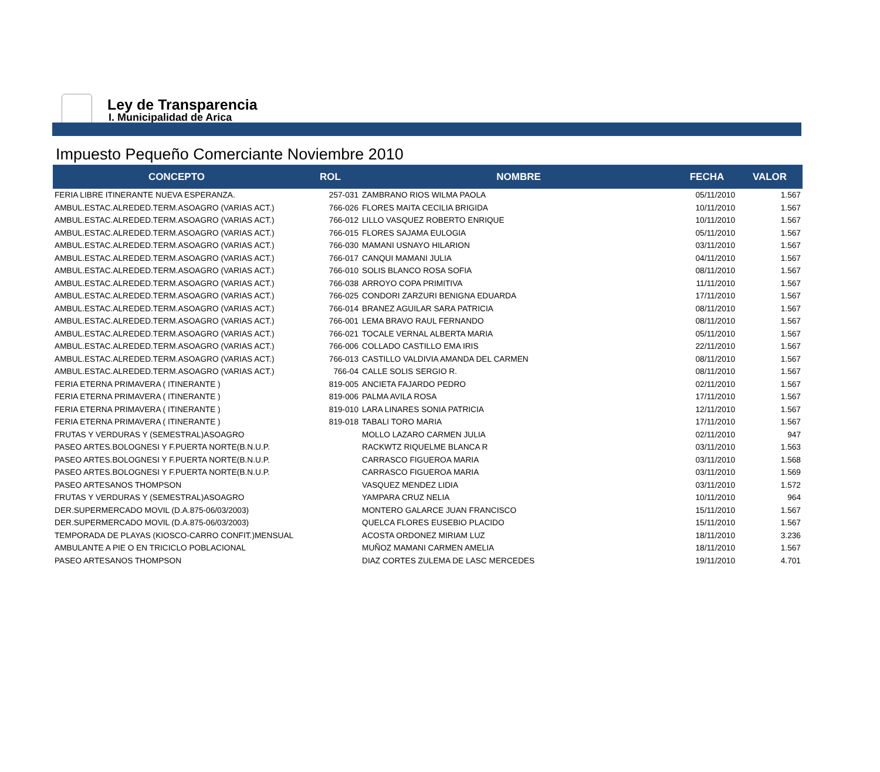Ley de Transparencia
I. Municipalidad de Arica
Impuesto Pequeño Comerciante Noviembre 2010
| CONCEPTO | ROL | NOMBRE | FECHA | VALOR |
| --- | --- | --- | --- | --- |
| FERIA LIBRE ITINERANTE NUEVA ESPERANZA. | 257-031 | ZAMBRANO RIOS WILMA PAOLA | 05/11/2010 | 1.567 |
| AMBUL.ESTAC.ALREDED.TERM.ASOAGRO (VARIAS ACT.) | 766-026 | FLORES MAITA CECILIA BRIGIDA | 10/11/2010 | 1.567 |
| AMBUL.ESTAC.ALREDED.TERM.ASOAGRO (VARIAS ACT.) | 766-012 | LILLO VASQUEZ ROBERTO ENRIQUE | 10/11/2010 | 1.567 |
| AMBUL.ESTAC.ALREDED.TERM.ASOAGRO (VARIAS ACT.) | 766-015 | FLORES SAJAMA EULOGIA | 05/11/2010 | 1.567 |
| AMBUL.ESTAC.ALREDED.TERM.ASOAGRO (VARIAS ACT.) | 766-030 | MAMANI USNAYO HILARION | 03/11/2010 | 1.567 |
| AMBUL.ESTAC.ALREDED.TERM.ASOAGRO (VARIAS ACT.) | 766-017 | CANQUI MAMANI JULIA | 04/11/2010 | 1.567 |
| AMBUL.ESTAC.ALREDED.TERM.ASOAGRO (VARIAS ACT.) | 766-010 | SOLIS BLANCO ROSA SOFIA | 08/11/2010 | 1.567 |
| AMBUL.ESTAC.ALREDED.TERM.ASOAGRO (VARIAS ACT.) | 766-038 | ARROYO COPA PRIMITIVA | 11/11/2010 | 1.567 |
| AMBUL.ESTAC.ALREDED.TERM.ASOAGRO (VARIAS ACT.) | 766-025 | CONDORI ZARZURI BENIGNA EDUARDA | 17/11/2010 | 1.567 |
| AMBUL.ESTAC.ALREDED.TERM.ASOAGRO (VARIAS ACT.) | 766-014 | BRANEZ AGUILAR SARA PATRICIA | 08/11/2010 | 1.567 |
| AMBUL.ESTAC.ALREDED.TERM.ASOAGRO (VARIAS ACT.) | 766-001 | LEMA BRAVO RAUL FERNANDO | 08/11/2010 | 1.567 |
| AMBUL.ESTAC.ALREDED.TERM.ASOAGRO (VARIAS ACT.) | 766-021 | TOCALE VERNAL ALBERTA MARIA | 05/11/2010 | 1.567 |
| AMBUL.ESTAC.ALREDED.TERM.ASOAGRO (VARIAS ACT.) | 766-006 | COLLADO CASTILLO EMA IRIS | 22/11/2010 | 1.567 |
| AMBUL.ESTAC.ALREDED.TERM.ASOAGRO (VARIAS ACT.) | 766-013 | CASTILLO VALDIVIA AMANDA DEL CARMEN | 08/11/2010 | 1.567 |
| AMBUL.ESTAC.ALREDED.TERM.ASOAGRO (VARIAS ACT.) | 766-04 | CALLE SOLIS SERGIO R. | 08/11/2010 | 1.567 |
| FERIA ETERNA PRIMAVERA ( ITINERANTE ) | 819-005 | ANCIETA FAJARDO PEDRO | 02/11/2010 | 1.567 |
| FERIA ETERNA PRIMAVERA ( ITINERANTE ) | 819-006 | PALMA AVILA ROSA | 17/11/2010 | 1.567 |
| FERIA ETERNA PRIMAVERA ( ITINERANTE ) | 819-010 | LARA LINARES SONIA PATRICIA | 12/11/2010 | 1.567 |
| FERIA ETERNA PRIMAVERA ( ITINERANTE ) | 819-018 | TABALI TORO MARIA | 17/11/2010 | 1.567 |
| FRUTAS Y VERDURAS Y (SEMESTRAL)ASOAGRO | | MOLLO LAZARO CARMEN JULIA | 02/11/2010 | 947 |
| PASEO ARTES.BOLOGNESI Y F.PUERTA NORTE(B.N.U.P. | | RACKWTZ RIQUELME BLANCA R | 03/11/2010 | 1.563 |
| PASEO ARTES.BOLOGNESI Y F.PUERTA NORTE(B.N.U.P. | | CARRASCO FIGUEROA MARIA | 03/11/2010 | 1.568 |
| PASEO ARTES.BOLOGNESI Y F.PUERTA NORTE(B.N.U.P. | | CARRASCO FIGUEROA MARIA | 03/11/2010 | 1.569 |
| PASEO ARTESANOS THOMPSON | | VASQUEZ MENDEZ LIDIA | 03/11/2010 | 1.572 |
| FRUTAS Y VERDURAS Y (SEMESTRAL)ASOAGRO | | YAMPARA CRUZ NELIA | 10/11/2010 | 964 |
| DER.SUPERMERCADO MOVIL (D.A.875-06/03/2003) | | MONTERO GALARCE JUAN FRANCISCO | 15/11/2010 | 1.567 |
| DER.SUPERMERCADO MOVIL (D.A.875-06/03/2003) | | QUELCA FLORES EUSEBIO PLACIDO | 15/11/2010 | 1.567 |
| TEMPORADA DE PLAYAS (KIOSCO-CARRO CONFIT.)MENSUAL | | ACOSTA ORDONEZ MIRIAM LUZ | 18/11/2010 | 3.236 |
| AMBULANTE A PIE O EN TRICICLO POBLACIONAL | | MUÑOZ MAMANI CARMEN AMELIA | 18/11/2010 | 1.567 |
| PASEO ARTESANOS THOMPSON | | DIAZ CORTES ZULEMA DE LASC MERCEDES | 19/11/2010 | 4.701 |